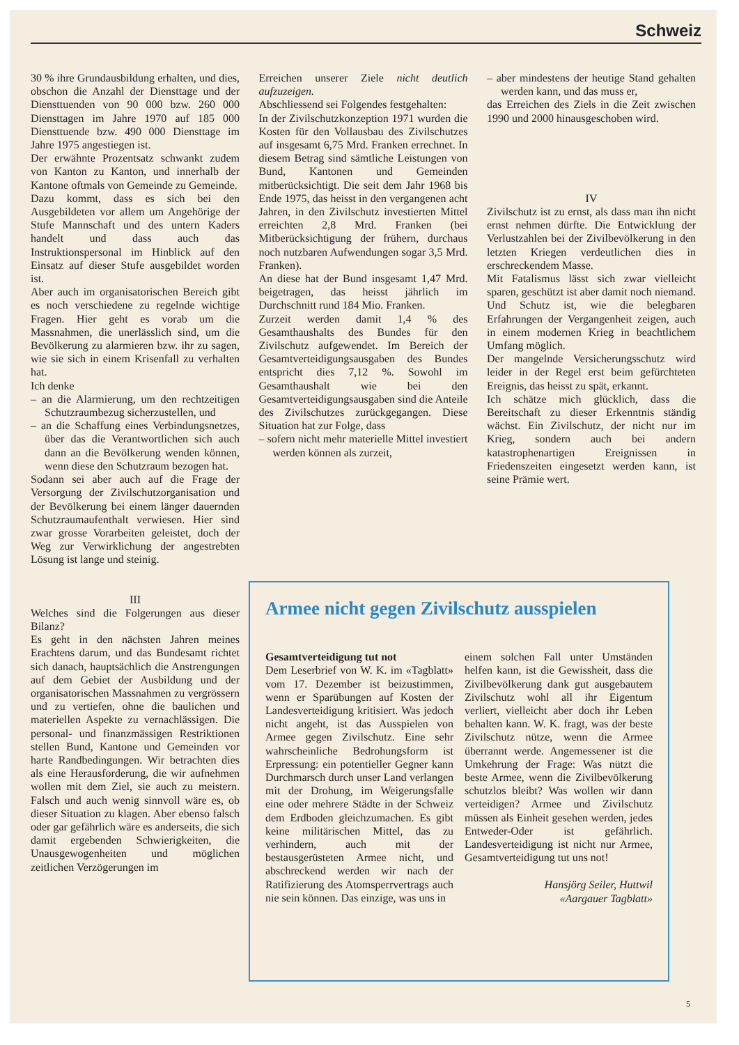Schweiz
30 % ihre Grundausbildung erhalten, und dies, obschon die Anzahl der Diensttage und der Diensttuenden von 90 000 bzw. 260 000 Diensttagen im Jahre 1970 auf 185 000 Diensttuende bzw. 490 000 Diensttage im Jahre 1975 angestiegen ist.
Der erwähnte Prozentsatz schwankt zudem von Kanton zu Kanton, und innerhalb der Kantone oftmals von Gemeinde zu Gemeinde.
Dazu kommt, dass es sich bei den Ausgebildeten vor allem um Angehörige der Stufe Mannschaft und des untern Kaders handelt und dass auch das Instruktionspersonal im Hinblick auf den Einsatz auf dieser Stufe ausgebildet worden ist.
Aber auch im organisatorischen Bereich gibt es noch verschiedene zu regelnde wichtige Fragen. Hier geht es vorab um die Massnahmen, die unerlässlich sind, um die Bevölkerung zu alarmieren bzw. ihr zu sagen, wie sie sich in einem Krisenfall zu verhalten hat.
Ich denke
– an die Alarmierung, um den rechtzeitigen Schutzraumbezug sicherzustellen, und
– an die Schaffung eines Verbindungsnetzes, über das die Verantwortlichen sich auch dann an die Bevölkerung wenden können, wenn diese den Schutzraum bezogen hat.
Sodann sei aber auch auf die Frage der Versorgung der Zivilschutzorganisation und der Bevölkerung bei einem länger dauernden Schutzraumaufenthalt verwiesen. Hier sind zwar grosse Vorarbeiten geleistet, doch der Weg zur Verwirklichung der angestrebten Lösung ist lange und steinig.
III
Welches sind die Folgerungen aus dieser Bilanz?
Es geht in den nächsten Jahren meines Erachtens darum, und das Bundesamt richtet sich danach, hauptsächlich die Anstrengungen auf dem Gebiet der Ausbildung und der organisatorischen Massnahmen zu vergrössern und zu vertiefen, ohne die baulichen und materiellen Aspekte zu vernachlässigen. Die personal- und finanzmässigen Restriktionen stellen Bund, Kantone und Gemeinden vor harte Randbedingungen. Wir betrachten dies als eine Herausforderung, die wir aufnehmen wollen mit dem Ziel, sie auch zu meistern. Falsch und auch wenig sinnvoll wäre es, ob dieser Situation zu klagen. Aber ebenso falsch oder gar gefährlich wäre es anderseits, die sich damit ergebenden Schwierigkeiten, die Unausgewogenheiten und möglichen zeitlichen Verzögerungen im
Erreichen unserer Ziele nicht deutlich aufzuzeigen.
Abschliessend sei Folgendes festgehalten:
In der Zivilschutzkonzeption 1971 wurden die Kosten für den Vollausbau des Zivilschutzes auf insgesamt 6,75 Mrd. Franken errechnet. In diesem Betrag sind sämtliche Leistungen von Bund, Kantonen und Gemeinden mitberücksichtigt. Die seit dem Jahr 1968 bis Ende 1975, das heisst in den vergangenen acht Jahren, in den Zivilschutz investierten Mittel erreichten 2,8 Mrd. Franken (bei Mitberücksichtigung der frühern, durchaus noch nutzbaren Aufwendungen sogar 3,5 Mrd. Franken).
An diese hat der Bund insgesamt 1,47 Mrd. beigetragen, das heisst jährlich im Durchschnitt rund 184 Mio. Franken.
Zurzeit werden damit 1,4 % des Gesamthaushalts des Bundes für den Zivilschutz aufgewendet. Im Bereich der Gesamtverteidigungsausgaben des Bundes entspricht dies 7,12 %. Sowohl im Gesamthaushalt wie bei den Gesamtverteidigungsausgaben sind die Anteile des Zivilschutzes zurückgegangen. Diese Situation hat zur Folge, dass
– sofern nicht mehr materielle Mittel investiert werden können als zurzeit,
– aber mindestens der heutige Stand gehalten werden kann, und das muss er,
das Erreichen des Ziels in die Zeit zwischen 1990 und 2000 hinausgeschoben wird.
IV
Zivilschutz ist zu ernst, als dass man ihn nicht ernst nehmen dürfte. Die Entwicklung der Verlustzahlen bei der Zivilbevölkerung in den letzten Kriegen verdeutlichen dies in erschreckendem Masse.
Mit Fatalismus lässt sich zwar vielleicht sparen, geschützt ist aber damit noch niemand. Und Schutz ist, wie die belegbaren Erfahrungen der Vergangenheit zeigen, auch in einem modernen Krieg in beachtlichem Umfang möglich.
Der mangelnde Versicherungsschutz wird leider in der Regel erst beim gefürchteten Ereignis, das heisst zu spät, erkannt.
Ich schätze mich glücklich, dass die Bereitschaft zu dieser Erkenntnis ständig wächst. Ein Zivilschutz, der nicht nur im Krieg, sondern auch bei andern katastrophenartigen Ereignissen in Friedenszeiten eingesetzt werden kann, ist seine Prämie wert.
Armee nicht gegen Zivilschutz ausspielen
Gesamtverteidigung tut not
Dem Leserbrief von W. K. im «Tagblatt» vom 17. Dezember ist beizustimmen, wenn er Sparübungen auf Kosten der Landesverteidigung kritisiert. Was jedoch nicht angeht, ist das Ausspielen von Armee gegen Zivilschutz. Eine sehr wahrscheinliche Bedrohungsform ist Erpressung: ein potentieller Gegner kann Durchmarsch durch unser Land verlangen mit der Drohung, im Weigerungsfalle eine oder mehrere Städte in der Schweiz dem Erdboden gleichzumachen. Es gibt keine militärischen Mittel, das zu verhindern, auch mit der bestausgerüsteten Armee nicht, und abschreckend werden wir nach der Ratifizierung des Atomsperrvertrags auch nie sein können. Das einzige, was uns in
einem solchen Fall unter Umständen helfen kann, ist die Gewissheit, dass die Zivilbevölkerung dank gut ausgebautem Zivilschutz wohl all ihr Eigentum verliert, vielleicht aber doch ihr Leben behalten kann. W. K. fragt, was der beste Zivilschutz nütze, wenn die Armee überrannt werde. Angemessener ist die Umkehrung der Frage: Was nützt die beste Armee, wenn die Zivilbevölkerung schutzlos bleibt? Was wollen wir dann verteidigen? Armee und Zivilschutz müssen als Einheit gesehen werden, jedes Entweder-Oder ist gefährlich. Landesverteidigung ist nicht nur Armee, Gesamtverteidigung tut uns not!
Hansjörg Seiler, Huttwil
«Aargauer Tagblatt»
5